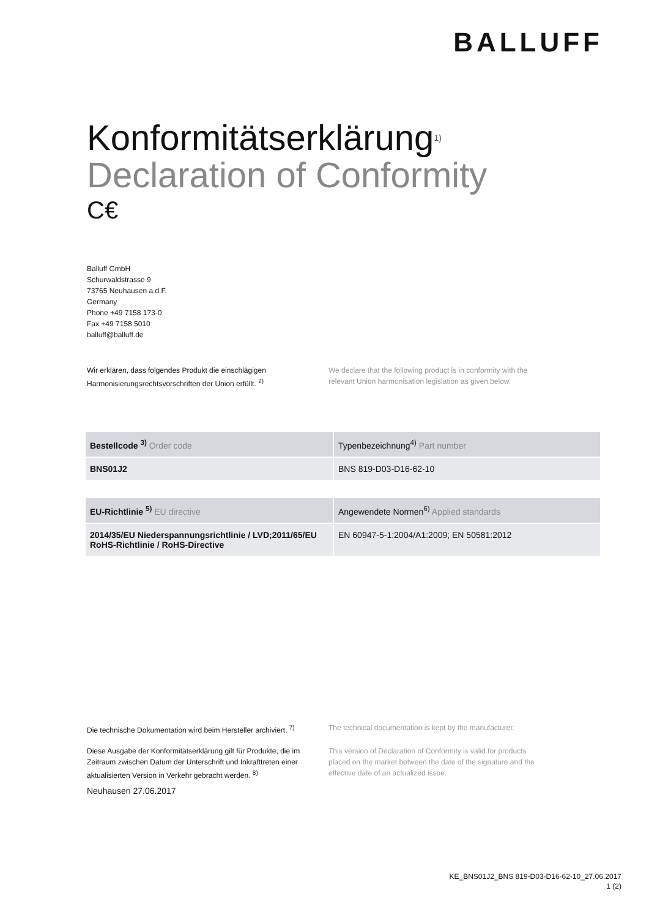BALLUFF
Konformitätserklärung<sup>1)</sup>
Declaration of Conformity
C€
Balluff GmbH
Schurwaldstrasse 9
73765 Neuhausen a.d.F.
Germany
Phone +49 7158 173-0
Fax +49 7158 5010
balluff@balluff.de
Wir erklären, dass folgendes Produkt die einschlägigen Harmonisierungsrechtsvorschriften der Union erfüllt. <sup>2)</sup>
We declare that the following product is in conformity with the relevant Union harmonisation legislation as given below.
| Bestellcode <sup>3)</sup> Order code | Typenbezeichnung<sup>4)</sup> Part number |
| --- | --- |
| BNS01J2 | BNS 819-D03-D16-62-10 |
| EU-Richtlinie <sup>5)</sup> EU directive | Angewendete Normen<sup>6)</sup> Applied standards |
| --- | --- |
| 2014/35/EU Niederspannungsrichtlinie / LVD;2011/65/EU RoHS-Richtlinie / RoHS-Directive | EN 60947-5-1:2004/A1:2009; EN 50581:2012 |
Die technische Dokumentation wird beim Hersteller archiviert. <sup>7)</sup>
The technical documentation is kept by the manufacturer.
Diese Ausgabe der Konformitätserklärung gilt für Produkte, die im Zeitraum zwischen Datum der Unterschrift und Inkrafttreten einer aktualisierten Version in Verkehr gebracht werden. <sup>8)</sup>
This version of Declaration of Conformity is valid for products placed on the market between the date of the signature and the effective date of an actualized issue.
Neuhausen 27.06.2017
KE_BNS01J2_BNS 819-D03-D16-62-10_27.06.2017
1 (2)